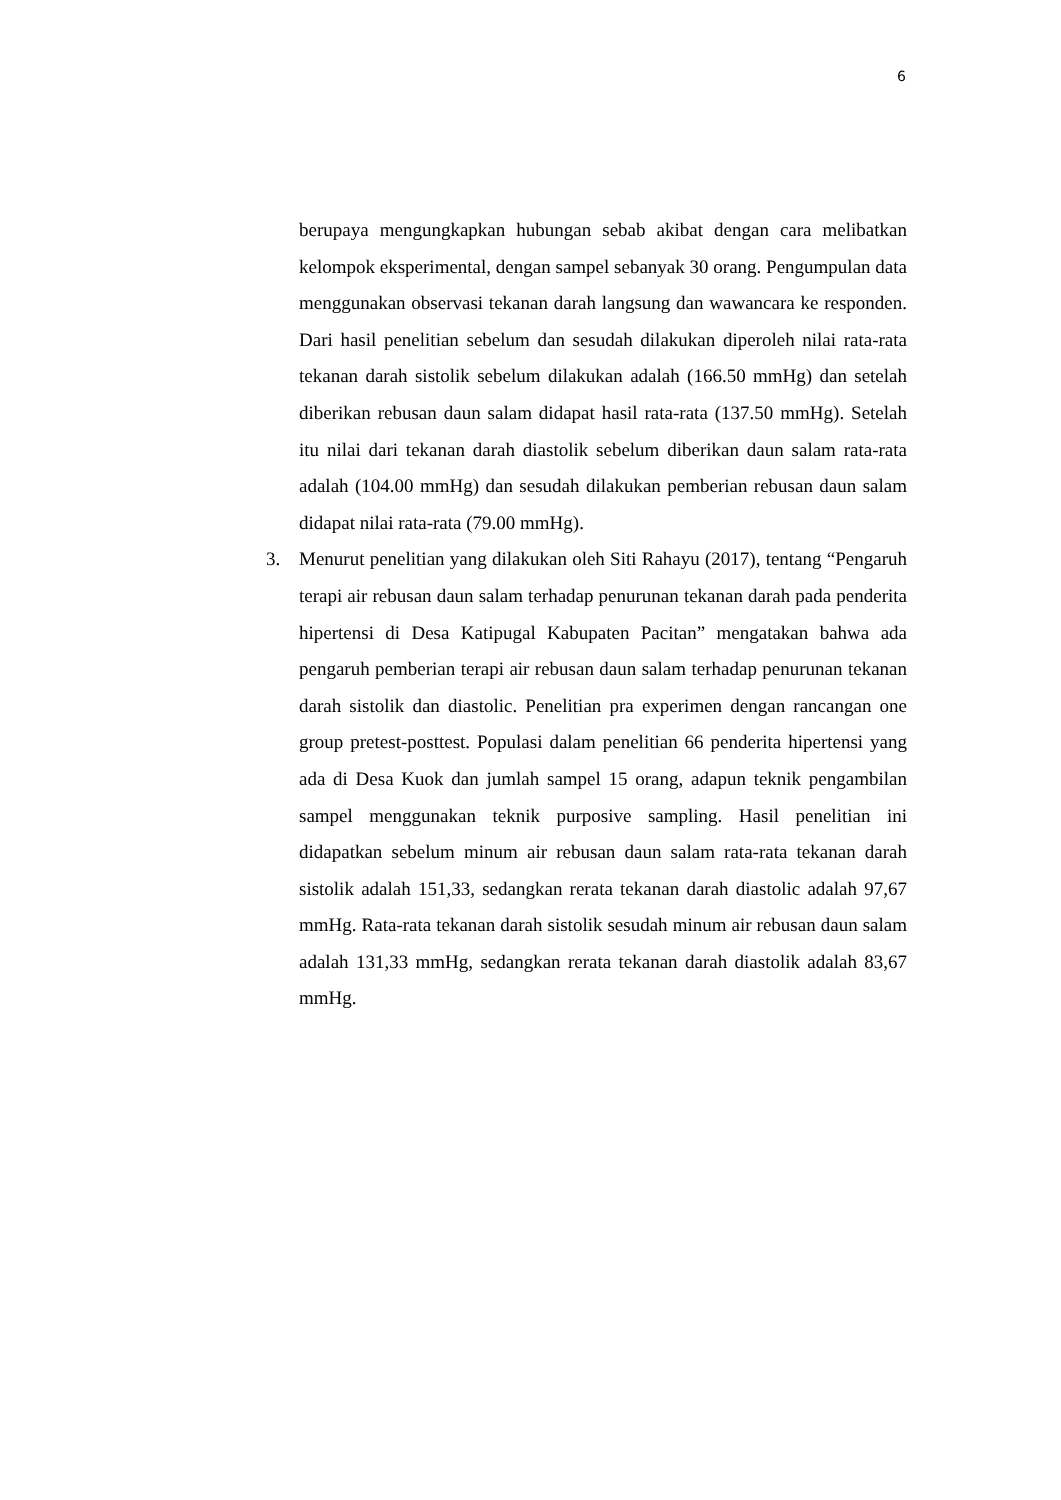6
berupaya mengungkapkan hubungan sebab akibat dengan cara melibatkan kelompok eksperimental, dengan sampel sebanyak 30 orang. Pengumpulan data menggunakan observasi tekanan darah langsung dan wawancara ke responden. Dari hasil penelitian sebelum dan sesudah dilakukan diperoleh nilai rata-rata tekanan darah sistolik sebelum dilakukan adalah (166.50 mmHg) dan setelah diberikan rebusan daun salam didapat hasil rata-rata (137.50 mmHg). Setelah itu nilai dari tekanan darah diastolik sebelum diberikan daun salam rata-rata adalah (104.00 mmHg) dan sesudah dilakukan pemberian rebusan daun salam didapat nilai rata-rata (79.00 mmHg).
3. Menurut penelitian yang dilakukan oleh Siti Rahayu (2017), tentang “Pengaruh terapi air rebusan daun salam terhadap penurunan tekanan darah pada penderita hipertensi di Desa Katipugal Kabupaten Pacitan” mengatakan bahwa ada pengaruh pemberian terapi air rebusan daun salam terhadap penurunan tekanan darah sistolik dan diastolic. Penelitian pra experimen dengan rancangan one group pretest-posttest. Populasi dalam penelitian 66 penderita hipertensi yang ada di Desa Kuok dan jumlah sampel 15 orang, adapun teknik pengambilan sampel menggunakan teknik purposive sampling. Hasil penelitian ini didapatkan sebelum minum air rebusan daun salam rata-rata tekanan darah sistolik adalah 151,33, sedangkan rerata tekanan darah diastolic adalah 97,67 mmHg. Rata-rata tekanan darah sistolik sesudah minum air rebusan daun salam adalah 131,33 mmHg, sedangkan rerata tekanan darah diastolik adalah 83,67 mmHg.